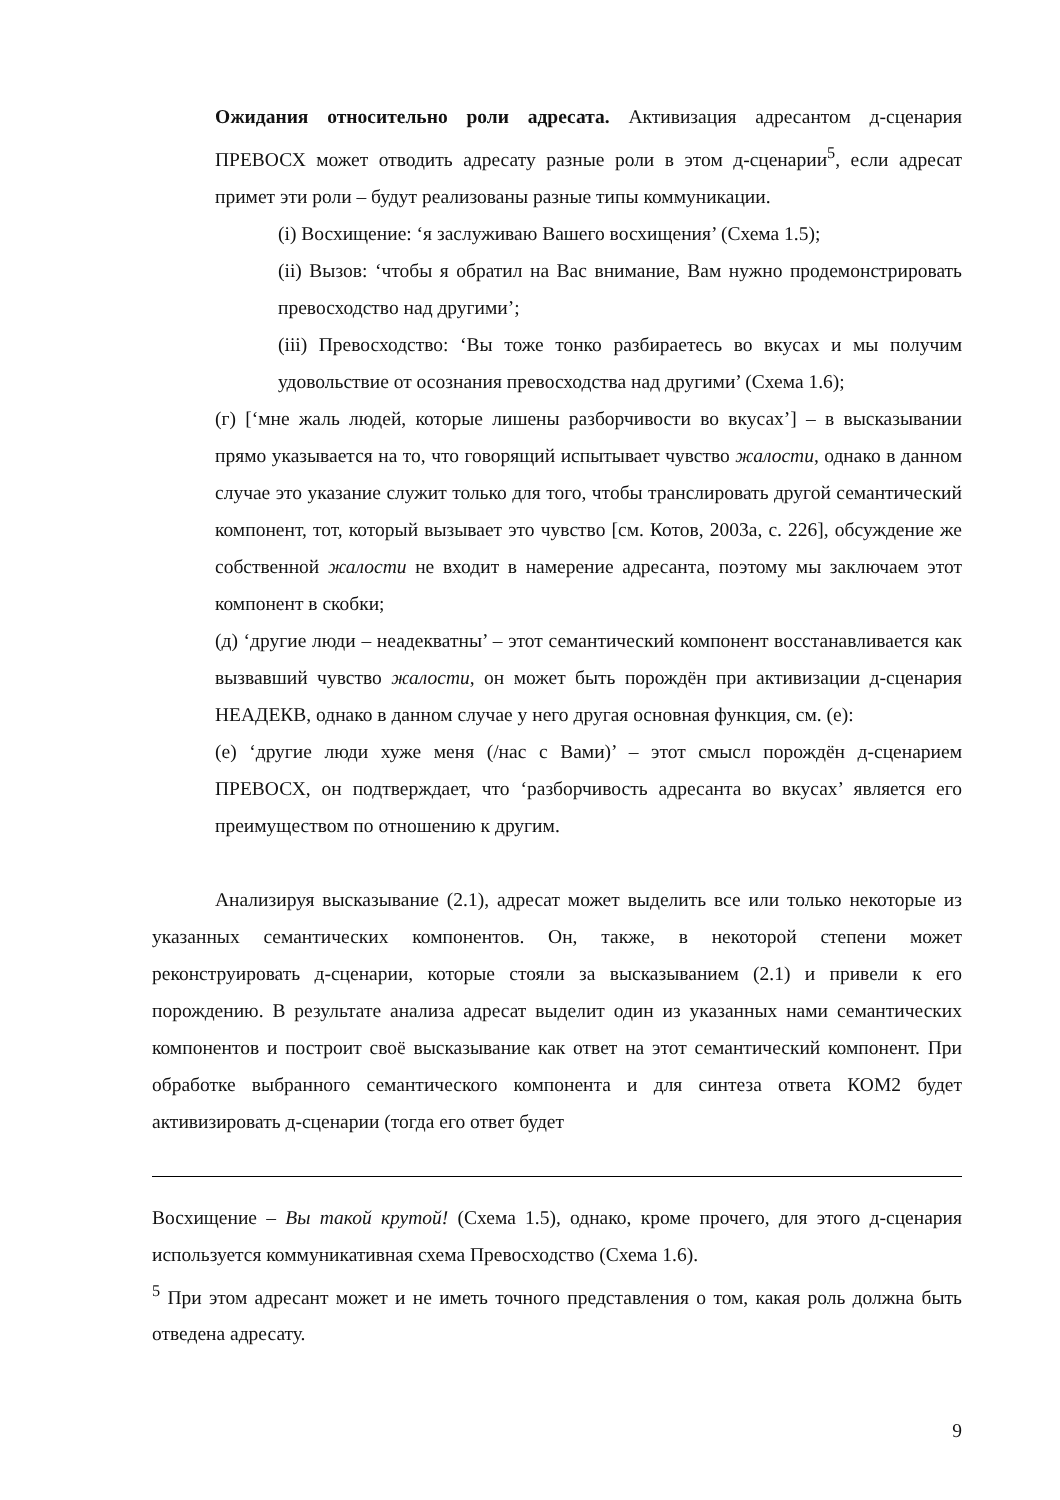Ожидания относительно роли адресата. Активизация адресантом д-сценария ПРЕВОСХ может отводить адресату разные роли в этом д-сценарии<sup>5</sup>, если адресат примет эти роли – будут реализованы разные типы коммуникации.
(i) Восхищение: ‘я заслуживаю Вашего восхищения’ (Схема 1.5);
(ii) Вызов: ‘чтобы я обратил на Вас внимание, Вам нужно продемонстрировать превосходство над другими’;
(iii) Превосходство: ‘Вы тоже тонко разбираетесь во вкусах и мы получим удовольствие от осознания превосходства над другими’ (Схема 1.6);
(г) [‘мне жаль людей, которые лишены разборчивости во вкусах’] – в высказывании прямо указывается на то, что говорящий испытывает чувство жалости, однако в данном случае это указание служит только для того, чтобы транслировать другой семантический компонент, тот, который вызывает это чувство [см. Котов, 2003а, с. 226], обсуждение же собственной жалости не входит в намерение адресанта, поэтому мы заключаем этот компонент в скобки;
(д) ‘другие люди – неадекватны’ – этот семантический компонент восстанавливается как вызвавший чувство жалости, он может быть порождён при активизации д-сценария НЕАДЕКВ, однако в данном случае у него другая основная функция, см. (е):
(е) ‘другие люди хуже меня (/нас с Вами)’ – этот смысл порождён д-сценарием ПРЕВОСХ, он подтверждает, что ‘разборчивость адресанта во вкусах’ является его преимуществом по отношению к другим.
Анализируя высказывание (2.1), адресат может выделить все или только некоторые из указанных семантических компонентов. Он, также, в некоторой степени может реконструировать д-сценарии, которые стояли за высказыванием (2.1) и привели к его порождению. В результате анализа адресат выделит один из указанных нами семантических компонентов и построит своё высказывание как ответ на этот семантический компонент. При обработке выбранного семантического компонента и для синтеза ответа КОМ2 будет активизировать д-сценарии (тогда его ответ будет
Восхищение – Вы такой крутой! (Схема 1.5), однако, кроме прочего, для этого д-сценария используется коммуникативная схема Превосходство (Схема 1.6).
<sup>5</sup> При этом адресант может и не иметь точного представления о том, какая роль должна быть отведена адресату.
9